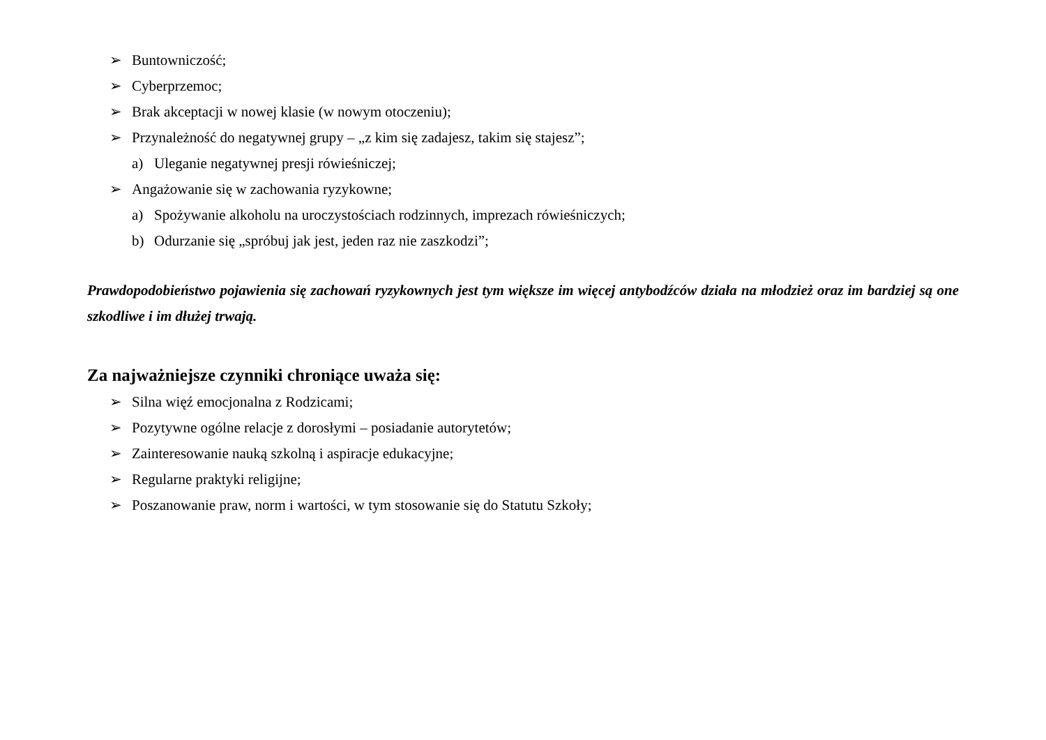➢ Buntowniczość;
➢ Cyberprzemoc;
➢ Brak akceptacji w nowej klasie (w nowym otoczeniu);
➢ Przynależność do negatywnej grupy – „z kim się zadajesz, takim się stajesz”;
a) Uleganie negatywnej presji rówieśniczej;
➢ Angażowanie się w zachowania ryzykowne;
a) Spożywanie alkoholu na uroczystościach rodzinnych, imprezach rówieśniczych;
b) Odurzanie się „spróbuj jak jest, jeden raz nie zaszkodzi”;
Prawdopodobieństwo pojawienia się zachowań ryzykownych jest tym większe im więcej antybodźców działa na młodzież oraz im bardziej są one szkodliwe i im dłużej trwają.
Za najważniejsze czynniki chroniące uważa się:
➢ Silna więź emocjonalna z Rodzicami;
➢ Pozytywne ogólne relacje z dorosłymi – posiadanie autorytetów;
➢ Zainteresowanie nauką szkolną i aspiracje edukacyjne;
➢ Regularne praktyki religijne;
➢ Poszanowanie praw, norm i wartości, w tym stosowanie się do Statutu Szkoły;